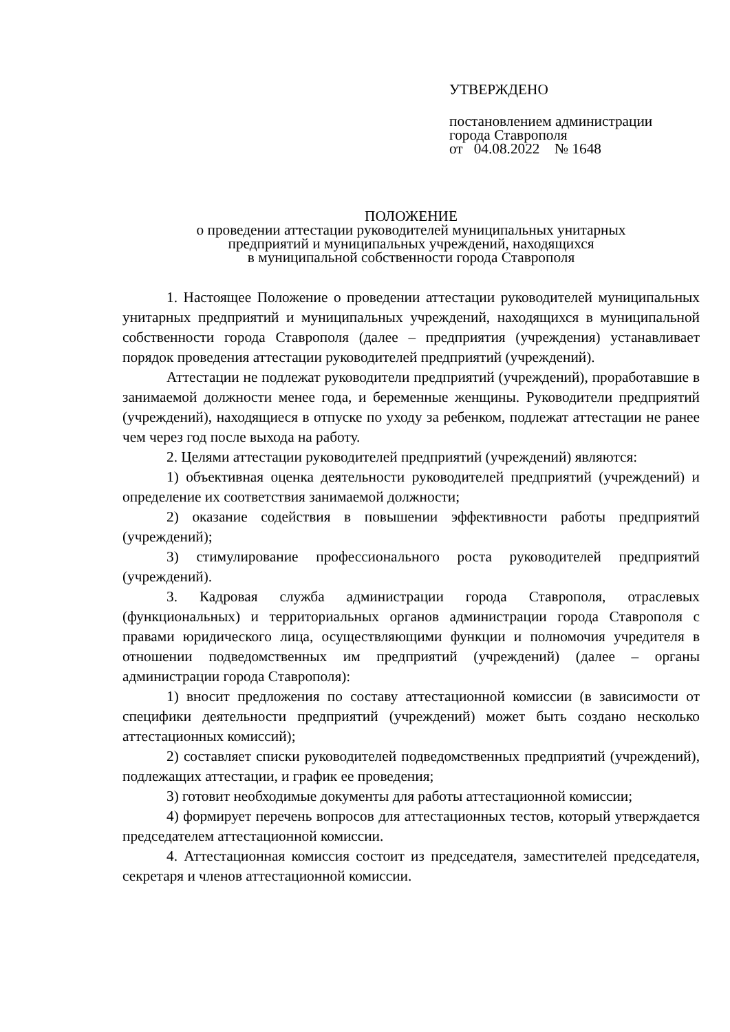УТВЕРЖДЕНО
постановлением администрации
города Ставрополя
от 04.08.2022 № 1648
ПОЛОЖЕНИЕ
о проведении аттестации руководителей муниципальных унитарных
предприятий и муниципальных учреждений, находящихся
в муниципальной собственности города Ставрополя
1. Настоящее Положение о проведении аттестации руководителей муниципальных унитарных предприятий и муниципальных учреждений, находящихся в муниципальной собственности города Ставрополя (далее – предприятия (учреждения) устанавливает порядок проведения аттестации руководителей предприятий (учреждений).
Аттестации не подлежат руководители предприятий (учреждений), проработавшие в занимаемой должности менее года, и беременные женщины. Руководители предприятий (учреждений), находящиеся в отпуске по уходу за ребенком, подлежат аттестации не ранее чем через год после выхода на работу.
2. Целями аттестации руководителей предприятий (учреждений) являются:
1) объективная оценка деятельности руководителей предприятий (учреждений) и определение их соответствия занимаемой должности;
2) оказание содействия в повышении эффективности работы предприятий (учреждений);
3) стимулирование профессионального роста руководителей предприятий (учреждений).
3. Кадровая служба администрации города Ставрополя, отраслевых (функциональных) и территориальных органов администрации города Ставрополя с правами юридического лица, осуществляющими функции и полномочия учредителя в отношении подведомственных им предприятий (учреждений) (далее – органы администрации города Ставрополя):
1) вносит предложения по составу аттестационной комиссии (в зависимости от специфики деятельности предприятий (учреждений) может быть создано несколько аттестационных комиссий);
2) составляет списки руководителей подведомственных предприятий (учреждений), подлежащих аттестации, и график ее проведения;
3) готовит необходимые документы для работы аттестационной комиссии;
4) формирует перечень вопросов для аттестационных тестов, который утверждается председателем аттестационной комиссии.
4. Аттестационная комиссия состоит из председателя, заместителей председателя, секретаря и членов аттестационной комиссии.